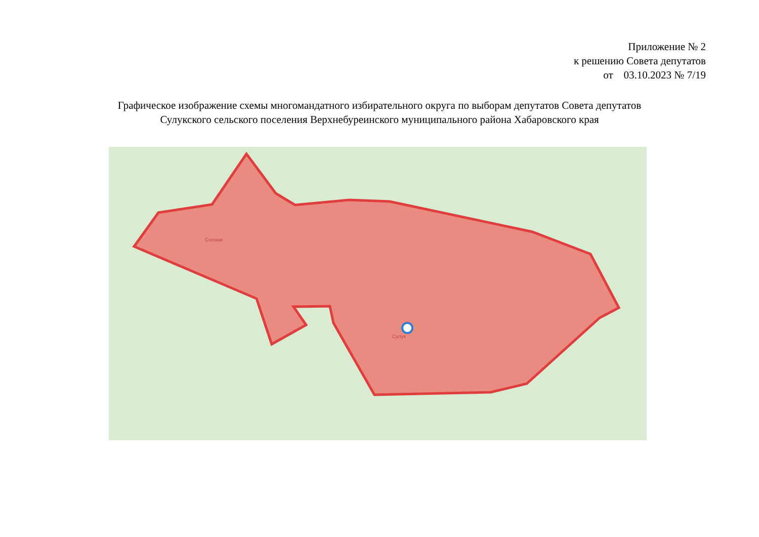Приложение № 2
к решению Совета депутатов
от 03.10.2023 № 7/19
Графическое изображение схемы многомандатного избирательного округа по выборам депутатов Совета депутатов
Сулукского сельского поселения Верхнебуреинского муниципального района Хабаровского края
Солони
Сулук